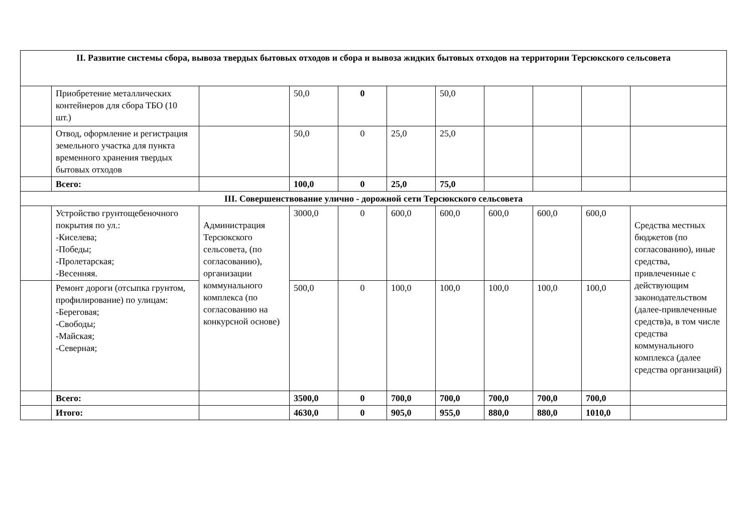| II. Развитие системы сбора, вывоза твердых бытовых отходов и сбора и вывоза жидких бытовых отходов на территории Терсюкского сельсовета | | | | | | | | | | |
| | Приобретение металлических контейнеров для сбора ТБО (10 шт.) | | 50,0 | 0 | | 50,0 | | | | |
| | Отвод, оформление и регистрация земельного участка для пункта временного хранения твердых бытовых отходов | | 50,0 | 0 | 25,0 | 25,0 | | | | |
| | Всего: | | 100,0 | 0 | 25,0 | 75,0 | | | | |
| III. Совершенствование улично - дорожной сети Терсюкского сельсовета | | | | | | | | | | |
| | Устройство грунтощебеночного покрытия по ул.: -Киселева; -Победы; -Пролетарская; -Весенняя. | Администрация Терсюкского сельсовета, (по согласованию), организации коммунального комплекса (по согласованию на конкурсной основе) | 3000,0 | 0 | 600,0 | 600,0 | 600,0 | 600,0 | 600,0 | Средства местных бюджетов (по согласованию), иные средства, привлеченные с действующим законодательством (далее-привлеченные средств)а, в том числе средства коммунального комплекса (далее средства организаций) |
| | Ремонт дороги (отсыпка грунтом, профилирование) по улицам: -Береговая; -Свободы; -Майская; -Северная; | | 500,0 | 0 | 100,0 | 100,0 | 100,0 | 100,0 | 100,0 | |
| | Всего: | | 3500,0 | 0 | 700,0 | 700,0 | 700,0 | 700,0 | 700,0 | |
| | Итого: | | 4630,0 | 0 | 905,0 | 955,0 | 880,0 | 880,0 | 1010,0 | |